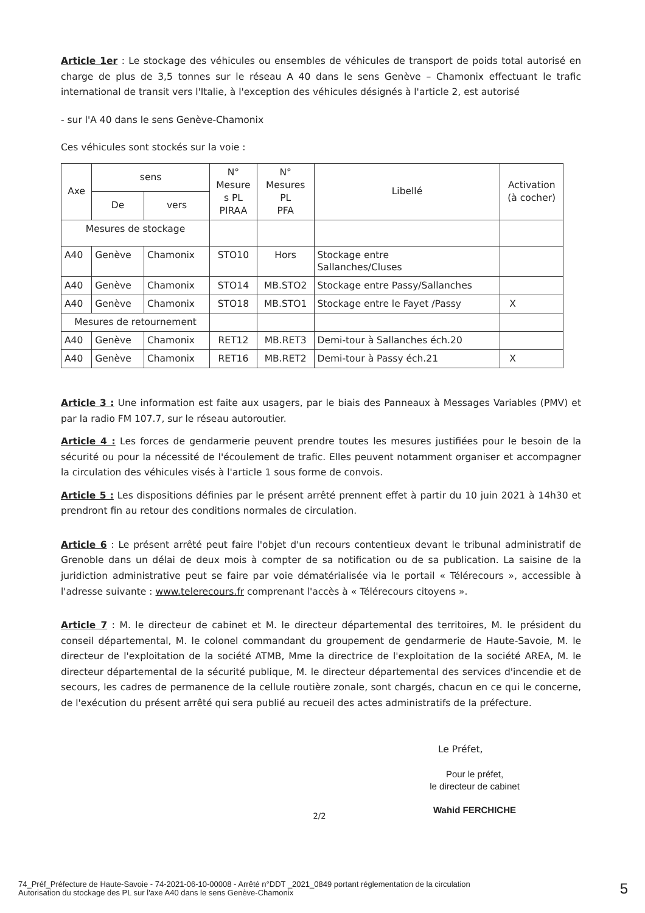Article 1er : Le stockage des véhicules ou ensembles de véhicules de transport de poids total autorisé en charge de plus de 3,5 tonnes sur le réseau A 40 dans le sens Genève – Chamonix effectuant le trafic international de transit vers l'Italie, à l'exception des véhicules désignés à l'article 2, est autorisé
- sur l'A 40 dans le sens Genève-Chamonix
Ces véhicules sont stockés sur la voie :
| Axe | sens | | N° Mesure s PL PIRAA | N° Mesures PL PFA | Libellé | Activation (à cocher) |
| --- | --- | --- | --- | --- | --- | --- |
| | De | vers | | | | |
| Mesures de stockage | | | | | | |
| A40 | Genève | Chamonix | STO10 | Hors | Stockage entre Sallanches/Cluses | |
| A40 | Genève | Chamonix | STO14 | MB.STO2 | Stockage entre Passy/Sallanches | |
| A40 | Genève | Chamonix | STO18 | MB.STO1 | Stockage entre le Fayet /Passy | X |
| Mesures de retournement | | | | | | |
| A40 | Genève | Chamonix | RET12 | MB.RET3 | Demi-tour à Sallanches éch.20 | |
| A40 | Genève | Chamonix | RET16 | MB.RET2 | Demi-tour à Passy éch.21 | X |
Article 3 : Une information est faite aux usagers, par le biais des Panneaux à Messages Variables (PMV) et par la radio FM 107.7, sur le réseau autoroutier.
Article 4 : Les forces de gendarmerie peuvent prendre toutes les mesures justifiées pour le besoin de la sécurité ou pour la nécessité de l'écoulement de trafic. Elles peuvent notamment organiser et accompagner la circulation des véhicules visés à l'article 1 sous forme de convois.
Article 5 : Les dispositions définies par le présent arrêté prennent effet à partir du 10 juin 2021 à 14h30 et prendront fin au retour des conditions normales de circulation.
Article 6 : Le présent arrêté peut faire l'objet d'un recours contentieux devant le tribunal administratif de Grenoble dans un délai de deux mois à compter de sa notification ou de sa publication. La saisine de la juridiction administrative peut se faire par voie dématérialisée via le portail « Télérecours », accessible à l'adresse suivante : www.telerecours.fr comprenant l'accès à « Télérecours citoyens ».
Article 7 : M. le directeur de cabinet et M. le directeur départemental des territoires, M. le président du conseil départemental, M. le colonel commandant du groupement de gendarmerie de Haute-Savoie, M. le directeur de l'exploitation de la société ATMB, Mme la directrice de l'exploitation de la société AREA, M. le directeur départemental de la sécurité publique, M. le directeur départemental des services d'incendie et de secours, les cadres de permanence de la cellule routière zonale, sont chargés, chacun en ce qui le concerne, de l'exécution du présent arrêté qui sera publié au recueil des actes administratifs de la préfecture.
Le Préfet,
Pour le préfet,
le directeur de cabinet
Wahid FERCHICHE
2/2
74_Préf_Préfecture de Haute-Savoie - 74-2021-06-10-00008 - Arrêté n°DDT _2021_0849 portant réglementation de la circulation
Autorisation du stockage des PL sur l'axe A40 dans le sens Genève-Chamonix
5